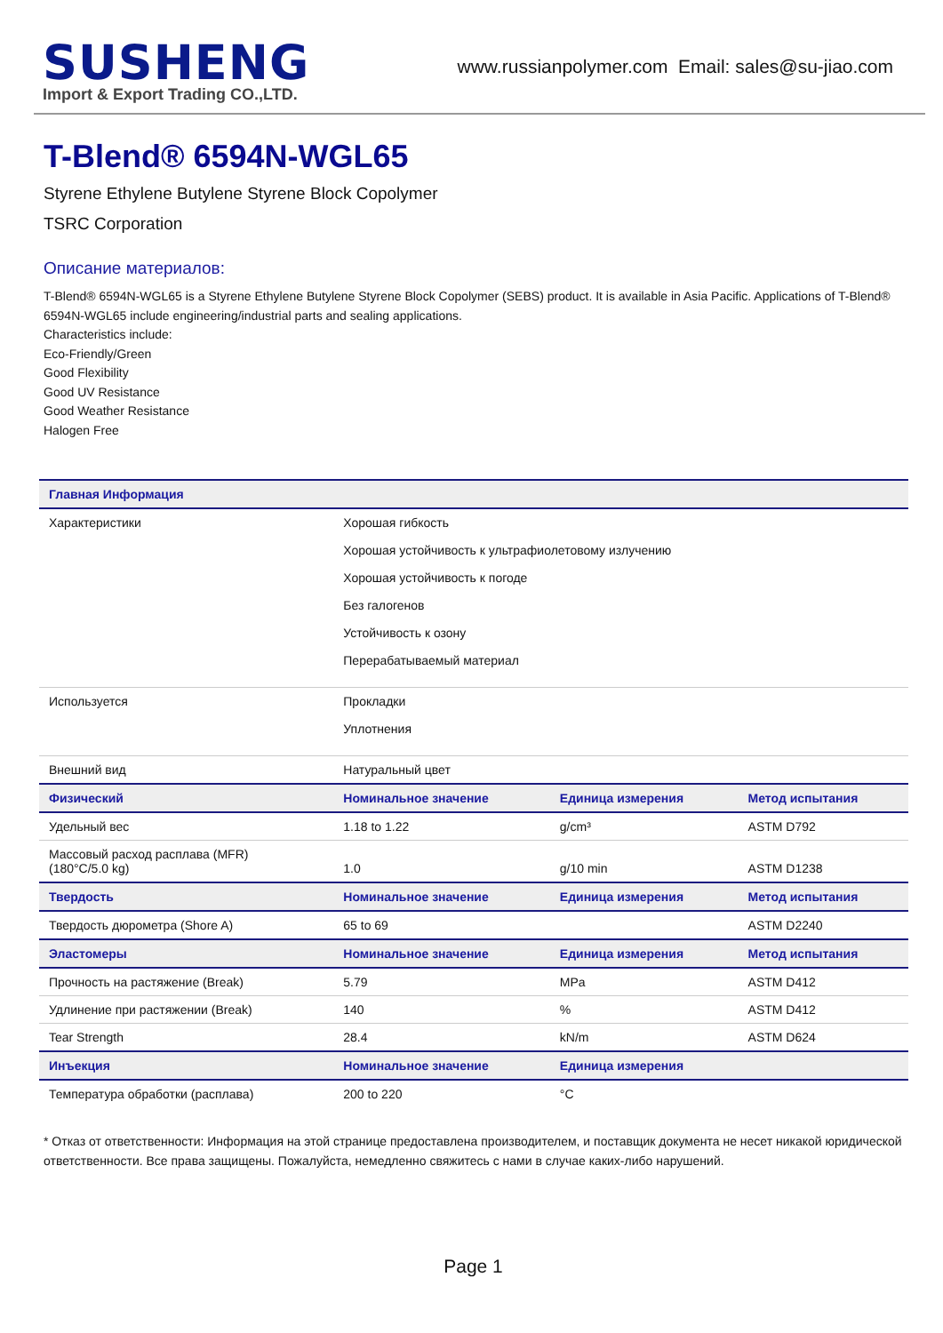SUSHENG
Import & Export Trading CO.,LTD.
www.russianpolymer.com Email: sales@su-jiao.com
T-Blend® 6594N-WGL65
Styrene Ethylene Butylene Styrene Block Copolymer
TSRC Corporation
Описание материалов:
T-Blend® 6594N-WGL65 is a Styrene Ethylene Butylene Styrene Block Copolymer (SEBS) product. It is available in Asia Pacific. Applications of T-Blend® 6594N-WGL65 include engineering/industrial parts and sealing applications.
Characteristics include:
Eco-Friendly/Green
Good Flexibility
Good UV Resistance
Good Weather Resistance
Halogen Free
| Главная Информация | | | |
| --- | --- | --- | --- |
| Характеристики | Хорошая гибкость Хорошая устойчивость к ультрафиолетовому излучению Хорошая устойчивость к погоде Без галогенов Устойчивость к озону Перерабатываемый материал | | |
| Используется | Прокладки Уплотнения | | |
| Внешний вид | Натуральный цвет | | |
| Физический | Номинальное значение | Единица измерения | Метод испытания |
| Удельный вес | 1.18 to 1.22 | g/cm³ | ASTM D792 |
| Массовый расход расплава (MFR) (180°C/5.0 kg) | 1.0 | g/10 min | ASTM D1238 |
| Твердость | Номинальное значение | Единица измерения | Метод испытания |
| Твердость дюрометра (Shore A) | 65 to 69 | | ASTM D2240 |
| Эластомеры | Номинальное значение | Единица измерения | Метод испытания |
| Прочность на растяжение (Break) | 5.79 | MPa | ASTM D412 |
| Удлинение при растяжении (Break) | 140 | % | ASTM D412 |
| Tear Strength | 28.4 | kN/m | ASTM D624 |
| Инъекция | Номинальное значение | Единица измерения | |
| Температура обработки (расплава) | 200 to 220 | °C | |
* Отказ от ответственности: Информация на этой странице предоставлена производителем, и поставщик документа не несет никакой юридической ответственности. Все права защищены. Пожалуйста, немедленно свяжитесь с нами в случае каких-либо нарушений.
Page 1